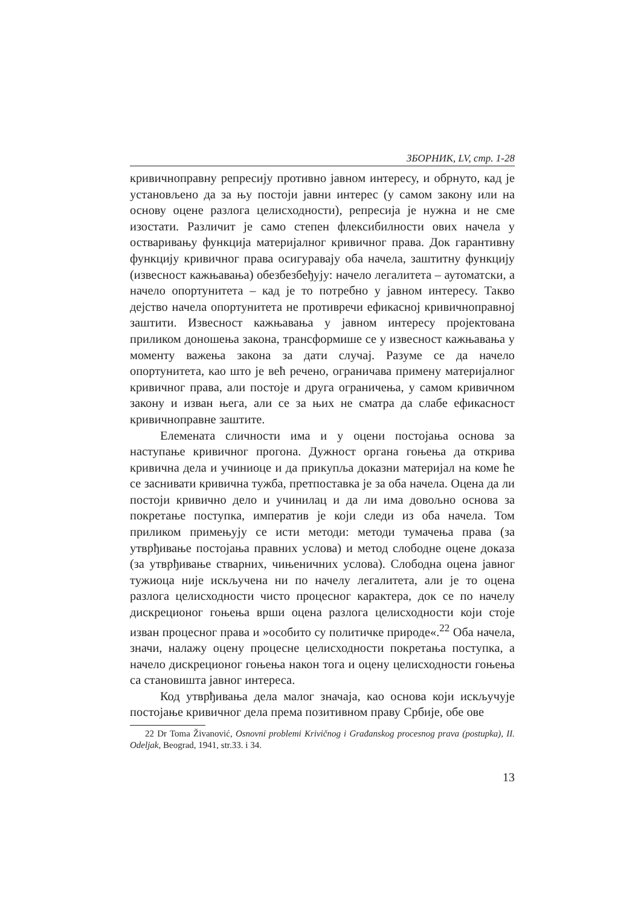ЗБОРНИК, LV, стр. 1-28
кривичноправну репресију противно јавном интересу, и обрнуто, кад је установљено да за њу постоји јавни интерес (у самом закону или на основу оцене разлога целисходности), репресија је нужна и не сме изостати. Различит је само степен флексибилности ових начела у остваривању функција материјалног кривичног права. Док гарантивну функцију кривичног права осигуравају оба начела, заштитну функцију (извесност кажњавања) обезбезбеђују: начело легалитета – аутоматски, а начело опортунитета – кад је то потребно у јавном интересу. Такво дејство начела опортунитета не противречи ефикасној кривичноправној заштити. Извесност кажњавања у јавном интересу пројектована приликом доношења закона, трансформише се у извесност кажњавања у моменту важења закона за дати случај. Разуме се да начело опортунитета, као што је већ речено, ограничава примену материјалног кривичног права, али постоје и друга ограничења, у самом кривичном закону и изван њега, али се за њих не сматра да слабе ефикасност кривичноправне заштите.
Елемената сличности има и у оцени постојања основа за наступање кривичног прогона. Дужност органа гоњења да открива кривична дела и учиниоце и да прикупља доказни материјал на коме ће се заснивати кривична тужба, претпоставка је за оба начела. Оцена да ли постоји кривично дело и учинилац и да ли има довољно основа за покретање поступка, императив је који следи из оба начела. Том приликом примењују се исти методи: методи тумачења права (за утврђивање постојања правних услова) и метод слободне оцене доказа (за утврђивање стварних, чињеничних услова). Слободна оцена јавног тужиоца није искључена ни по начелу легалитета, али је то оцена разлога целисходности чисто процесног карактера, док се по начелу дискреционог гоњења врши оцена разлога целисходности који стоје изван процесног права и »особито су политичке природе«.<sup>22</sup> Оба начела, значи, налажу оцену процесне целисходности покретања поступка, а начело дискреционог гоњења након тога и оцену целисходности гоњења са становишта јавног интереса.
Код утврђивања дела малог значаја, као основа који искључује постојање кривичног дела према позитивном праву Србије, обе ове
22 Dr Toma Živanović, Osnovni problemi Krivičnog i Građanskog procesnog prava (postupka), II. Odeljak, Beograd, 1941, str.33. i 34.
13